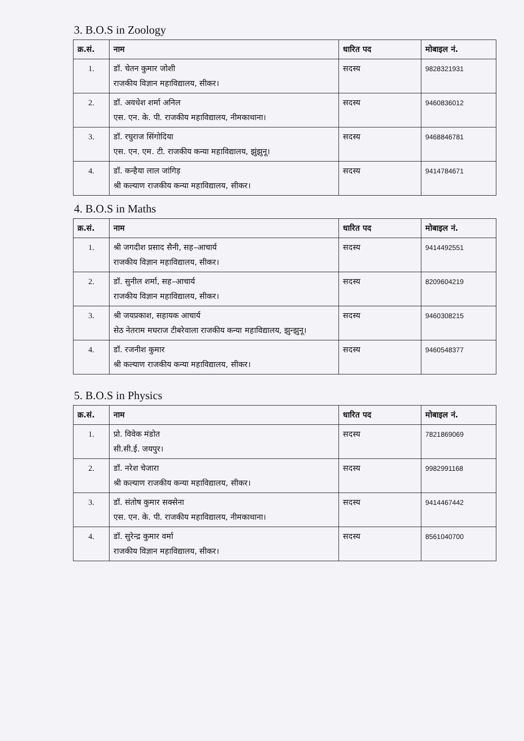3. B.O.S in Zoology
| क्र.सं. | नाम | धारित पद | मोबाइल नं. |
| --- | --- | --- | --- |
| 1. | डॉ. चेतन कुमार जोशी राजकीय विज्ञान महाविद्यालय, सीकर। | सदस्य | 9828321931 |
| 2. | डॉ. अवधेश शर्मा अनिल एस. एन. के. पी. राजकीय महाविद्यालय, नीमकाथाना। | सदस्य | 9460836012 |
| 3. | डॉ. रघुराज सिंगोदिया एस. एन. एम. टी. राजकीय कन्या महाविद्यालय, झुंझुनू। | सदस्य | 9468846781 |
| 4. | डॉ. कन्हैया लाल जांगिड़ श्री कल्याण राजकीय कन्या महाविद्यालय, सीकर। | सदस्य | 9414784671 |
4. B.O.S in Maths
| क्र.सं. | नाम | धारित पद | मोबाइल नं. |
| --- | --- | --- | --- |
| 1. | श्री जगदीश प्रसाद सैनी, सह–आचार्य राजकीय विज्ञान महाविद्यालय, सीकर। | सदस्य | 9414492551 |
| 2. | डॉ. सुनील शर्मा, सह–आचार्य राजकीय विज्ञान महाविद्यालय, सीकर। | सदस्य | 8209604219 |
| 3. | श्री जयप्रकाश, सहायक आचार्य सेठ नेतराम मघराज टीबरेवाला राजकीय कन्या महाविद्यालय, झुन्झुनू। | सदस्य | 9460308215 |
| 4. | डॉ. रजनीश कुमार श्री कल्याण राजकीय कन्या महाविद्यालय, सीकर। | सदस्य | 9460548377 |
5. B.O.S in Physics
| क्र.सं. | नाम | धारित पद | मोबाइल नं. |
| --- | --- | --- | --- |
| 1. | प्रो. विवेक मंडोत सी.सी.ई. जयपुर। | सदस्य | 7821869069 |
| 2. | डॉ. नरेश चेजारा श्री कल्याण राजकीय कन्या महाविद्यालय, सीकर। | सदस्य | 9982991168 |
| 3. | डॉ. संतोष कुमार सक्सेना एस. एन. के. पी. राजकीय महाविद्यालय, नीमकाथाना। | सदस्य | 9414467442 |
| 4. | डॉ. सुरेन्द्र कुमार वर्मा राजकीय विज्ञान महाविद्यालय, सीकर। | सदस्य | 8561040700 |